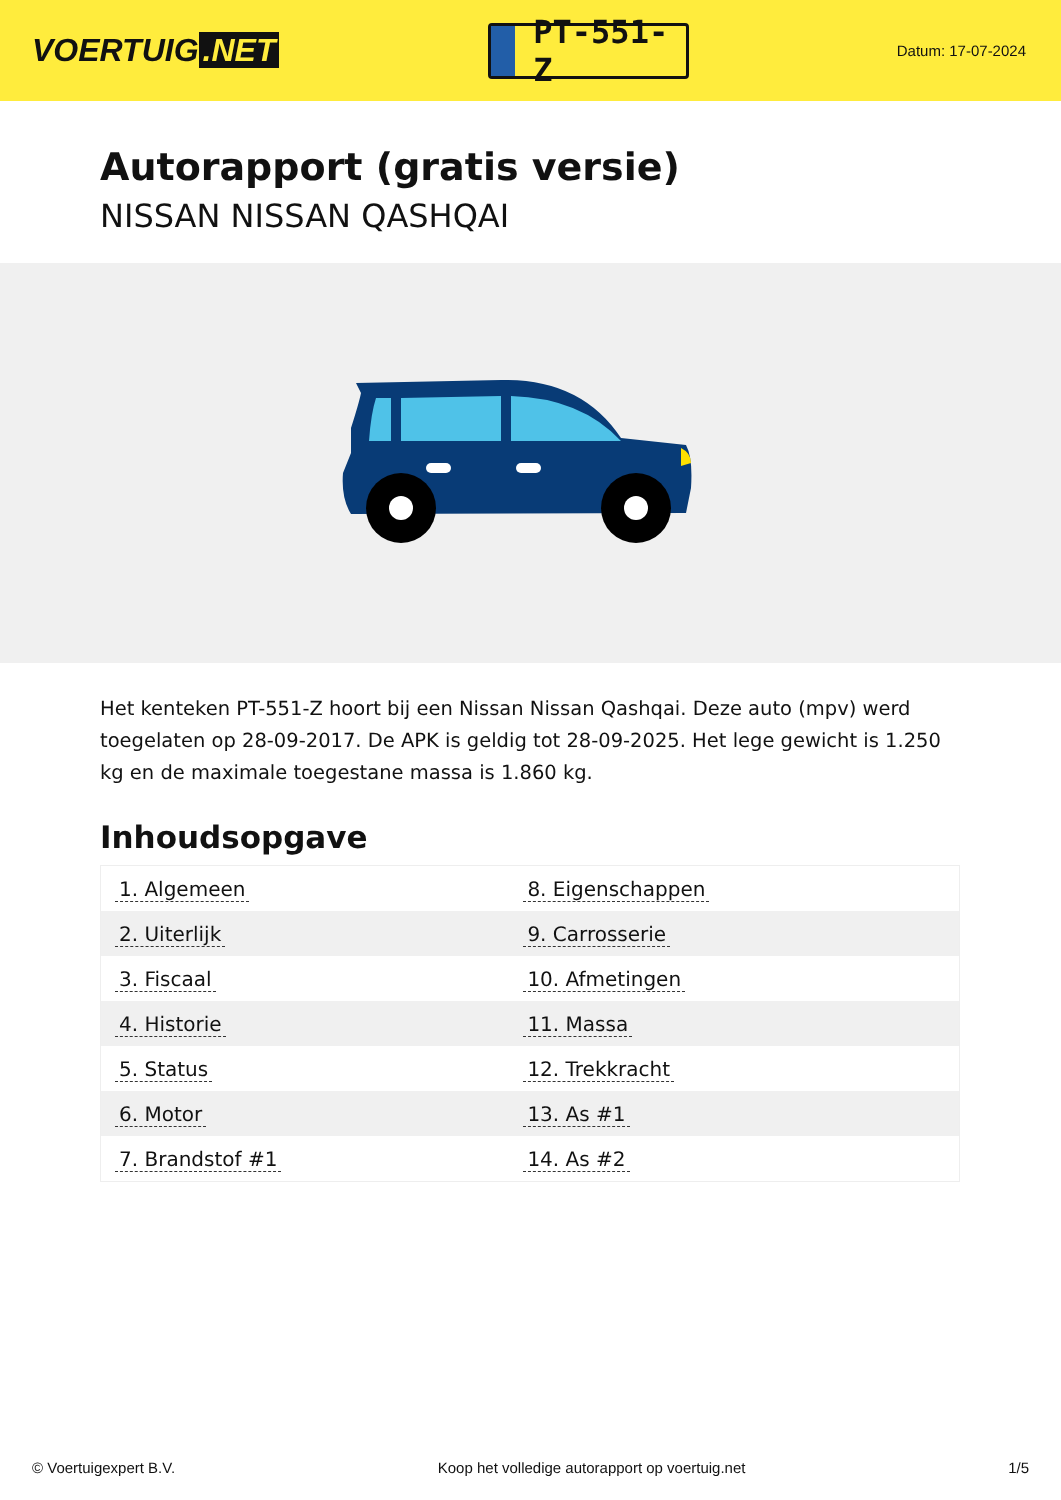VOERTUIG.NET
PT-551-Z
Datum: 17-07-2024
Autorapport (gratis versie)
NISSAN NISSAN QASHQAI
Het kenteken PT-551-Z hoort bij een Nissan Nissan Qashqai. Deze auto (mpv) werd toegelaten op 28-09-2017. De APK is geldig tot 28-09-2025. Het lege gewicht is 1.250 kg en de maximale toegestane massa is 1.860 kg.
Inhoudsopgave
| 1. Algemeen | 8. Eigenschappen |
| 2. Uiterlijk | 9. Carrosserie |
| 3. Fiscaal | 10. Afmetingen |
| 4. Historie | 11. Massa |
| 5. Status | 12. Trekkracht |
| 6. Motor | 13. As #1 |
| 7. Brandstof #1 | 14. As #2 |
© Voertuigexpert B.V. Koop het volledige autorapport op voertuig.net 1/5